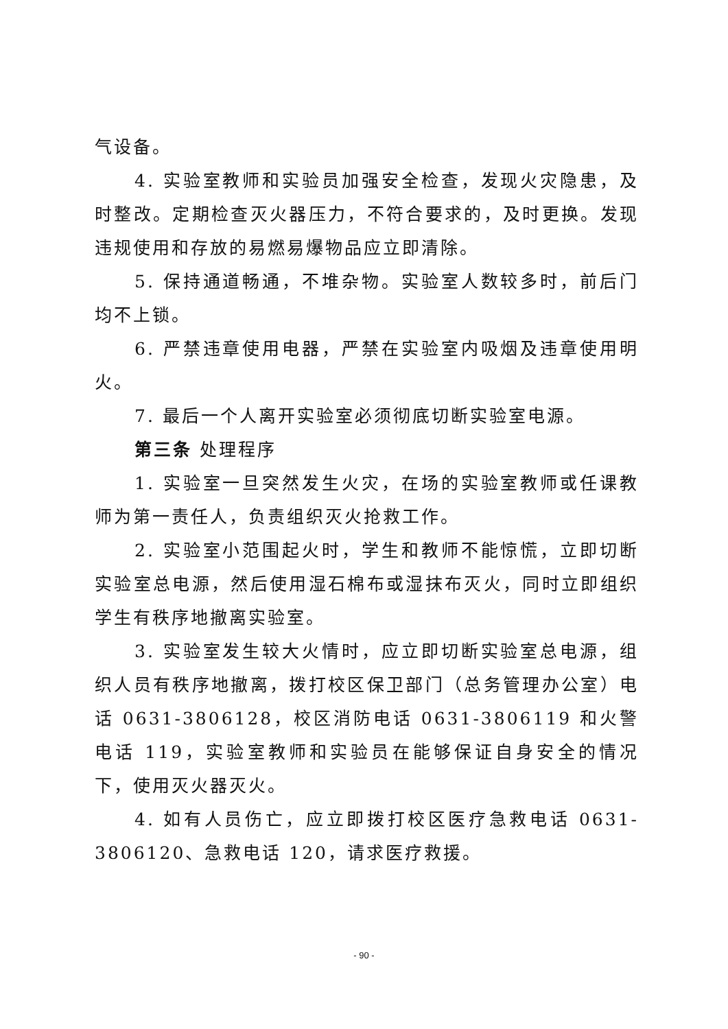气设备。
4. 实验室教师和实验员加强安全检查，发现火灾隐患，及时整改。定期检查灭火器压力，不符合要求的，及时更换。发现违规使用和存放的易燃易爆物品应立即清除。
5. 保持通道畅通，不堆杂物。实验室人数较多时，前后门均不上锁。
6. 严禁违章使用电器，严禁在实验室内吸烟及违章使用明火。
7. 最后一个人离开实验室必须彻底切断实验室电源。
第三条 处理程序
1. 实验室一旦突然发生火灾，在场的实验室教师或任课教师为第一责任人，负责组织灭火抢救工作。
2. 实验室小范围起火时，学生和教师不能惊慌，立即切断实验室总电源，然后使用湿石棉布或湿抹布灭火，同时立即组织学生有秩序地撤离实验室。
3. 实验室发生较大火情时，应立即切断实验室总电源，组织人员有秩序地撤离，拨打校区保卫部门（总务管理办公室）电话 0631-3806128，校区消防电话 0631-3806119 和火警电话 119，实验室教师和实验员在能够保证自身安全的情况下，使用灭火器灭火。
4. 如有人员伤亡，应立即拨打校区医疗急救电话 0631-3806120、急救电话 120，请求医疗救援。
- 90 -